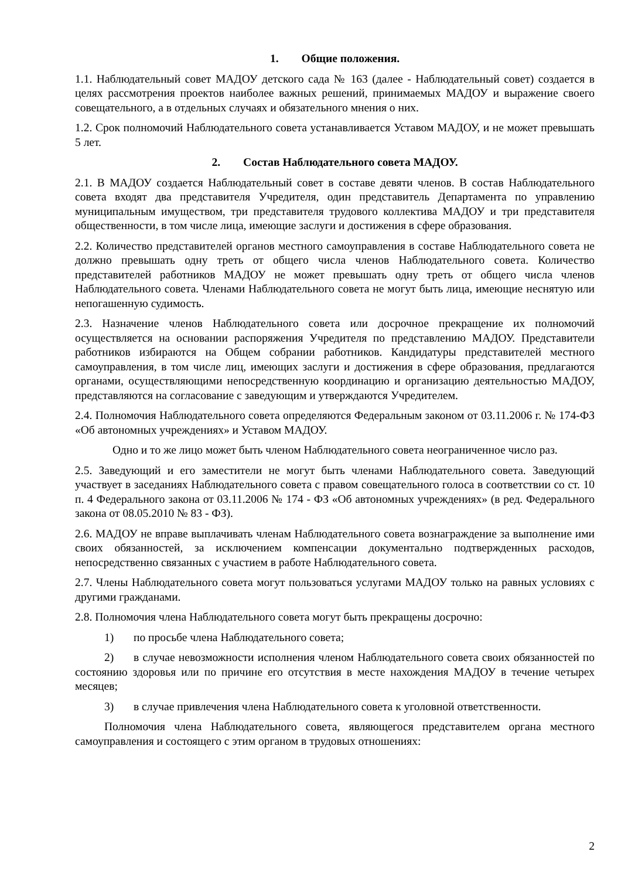1. Общие положения.
1.1. Наблюдательный совет МАДОУ детского сада № 163 (далее - Наблюдательный совет) создается в целях рассмотрения проектов наиболее важных решений, принимаемых МАДОУ и выражение своего совещательного, а в отдельных случаях и обязательного мнения о них.
1.2. Срок полномочий Наблюдательного совета устанавливается Уставом МАДОУ, и не может превышать 5 лет.
2. Состав Наблюдательного совета МАДОУ.
2.1. В МАДОУ создается Наблюдательный совет в составе девяти членов. В состав Наблюдательного совета входят два представителя Учредителя, один представитель Департамента по управлению муниципальным имуществом, три представителя трудового коллектива МАДОУ и три представителя общественности, в том числе лица, имеющие заслуги и достижения в сфере образования.
2.2. Количество представителей органов местного самоуправления в составе Наблюдательного совета не должно превышать одну треть от общего числа членов Наблюдательного совета. Количество представителей работников МАДОУ не может превышать одну треть от общего числа членов Наблюдательного совета. Членами Наблюдательного совета не могут быть лица, имеющие неснятую или непогашенную судимость.
2.3. Назначение членов Наблюдательного совета или досрочное прекращение их полномочий осуществляется на основании распоряжения Учредителя по представлению МАДОУ. Представители работников избираются на Общем собрании работников. Кандидатуры представителей местного самоуправления, в том числе лиц, имеющих заслуги и достижения в сфере образования, предлагаются органами, осуществляющими непосредственную координацию и организацию деятельностью МАДОУ, представляются на согласование с заведующим и утверждаются Учредителем.
2.4. Полномочия Наблюдательного совета определяются Федеральным законом от 03.11.2006 г. № 174-ФЗ «Об автономных учреждениях» и Уставом МАДОУ.
Одно и то же лицо может быть членом Наблюдательного совета неограниченное число раз.
2.5. Заведующий и его заместители не могут быть членами Наблюдательного совета. Заведующий участвует в заседаниях Наблюдательного совета с правом совещательного голоса в соответствии со ст. 10 п. 4 Федерального закона от 03.11.2006 № 174 - ФЗ «Об автономных учреждениях» (в ред. Федерального закона от 08.05.2010 № 83 - ФЗ).
2.6. МАДОУ не вправе выплачивать членам Наблюдательного совета вознаграждение за выполнение ими своих обязанностей, за исключением компенсации документально подтвержденных расходов, непосредственно связанных с участием в работе Наблюдательного совета.
2.7. Члены Наблюдательного совета могут пользоваться услугами МАДОУ только на равных условиях с другими гражданами.
2.8. Полномочия члена Наблюдательного совета могут быть прекращены досрочно:
1) по просьбе члена Наблюдательного совета;
2) в случае невозможности исполнения членом Наблюдательного совета своих обязанностей по состоянию здоровья или по причине его отсутствия в месте нахождения МАДОУ в течение четырех месяцев;
3) в случае привлечения члена Наблюдательного совета к уголовной ответственности.
Полномочия члена Наблюдательного совета, являющегося представителем органа местного самоуправления и состоящего с этим органом в трудовых отношениях:
2